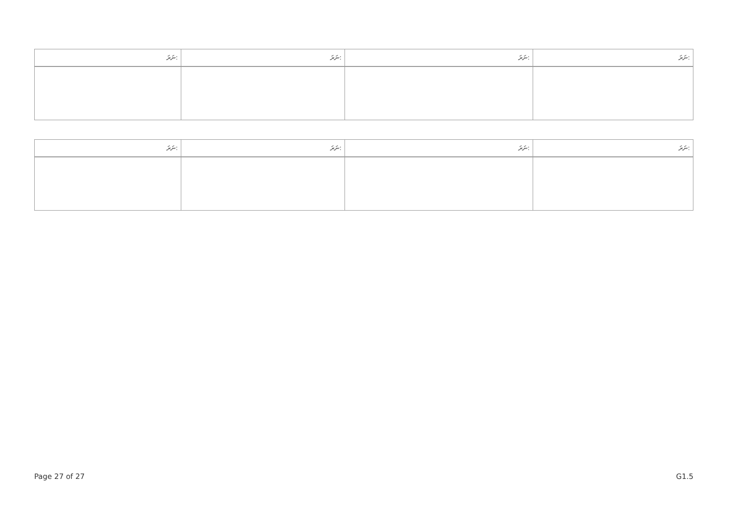| ނަރަ: | ނަރަ: | ނަރަ: | ނަރަ: |
| --- | --- | --- | --- |
| ނަރަ: | ނަރަ: | ނަރަ: | ނަރަ: |
| --- | --- | --- | --- |
Page 27 of 27 G1.5